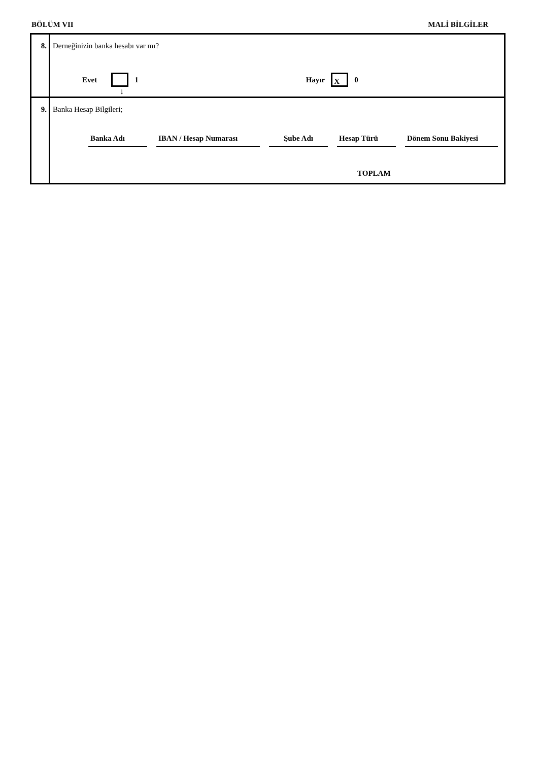BÖLÜM VII MALİ BİLGİLER
| 8. | Derneğinizin banka hesabı var mı? Evet 1 Hayır X 0 ↓ |
| 9. | Banka Hesap Bilgileri; Banka Adı IBAN / Hesap Numarası Şube Adı Hesap Türü Dönem Sonu Bakiyesi TOPLAM |